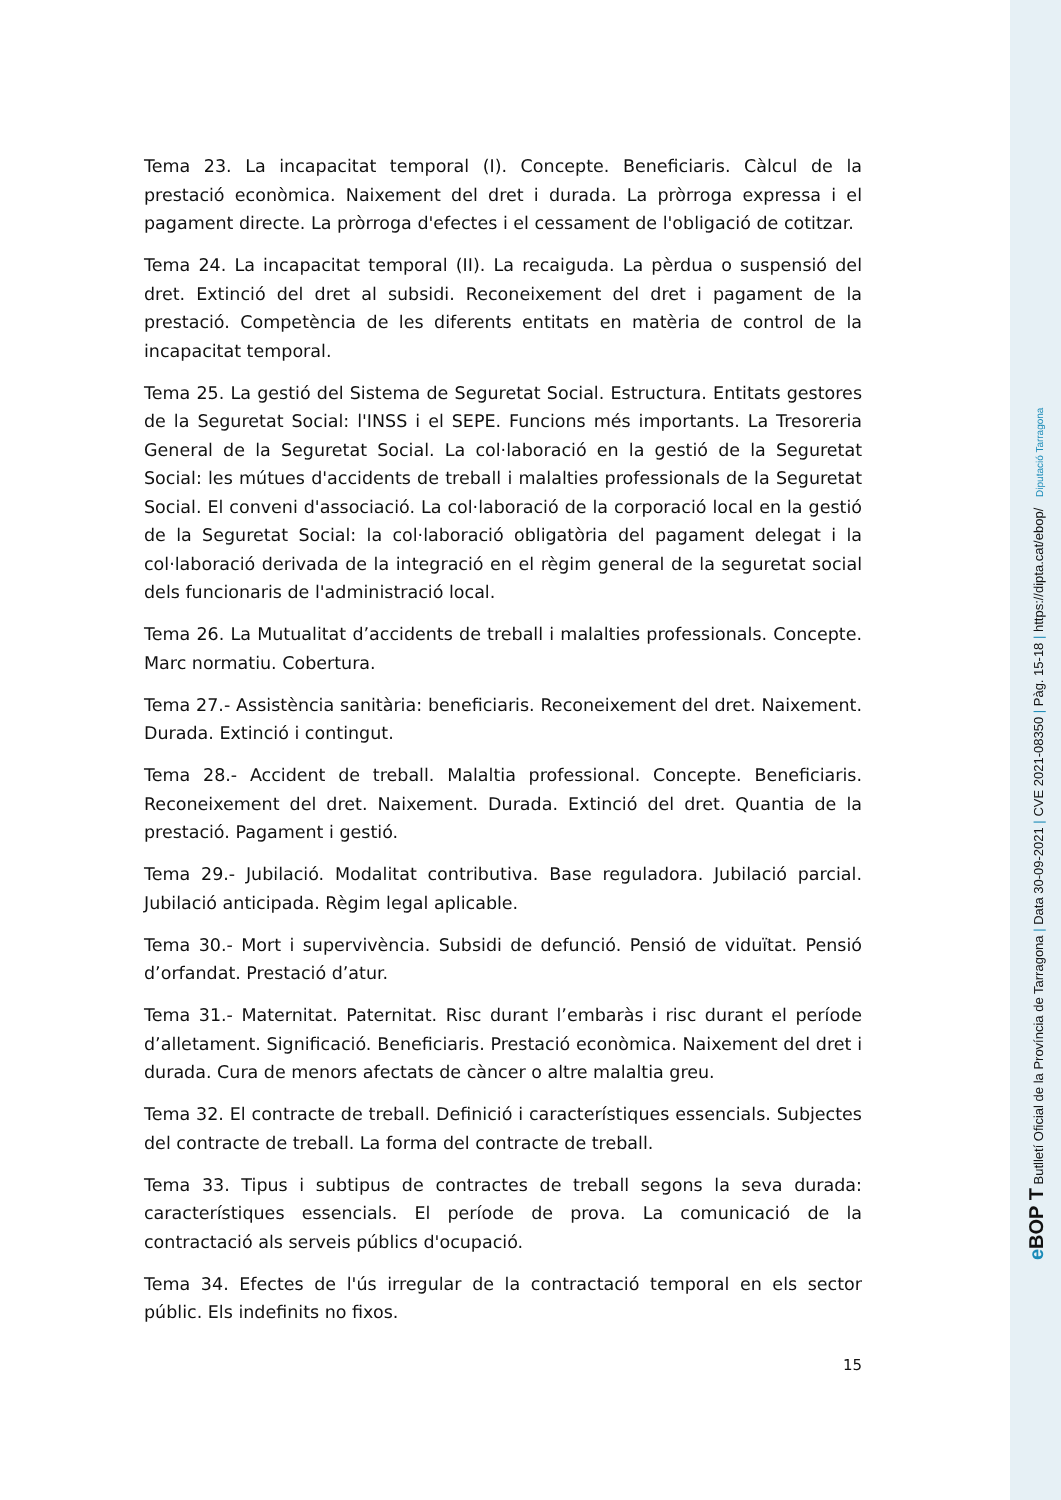Tema 23. La incapacitat temporal (I). Concepte. Beneficiaris. Càlcul de la prestació econòmica. Naixement del dret i durada. La pròrroga expressa i el pagament directe. La pròrroga d'efectes i el cessament de l'obligació de cotitzar.
Tema 24. La incapacitat temporal (II). La recaiguda. La pèrdua o suspensió del dret. Extinció del dret al subsidi. Reconeixement del dret i pagament de la prestació. Competència de les diferents entitats en matèria de control de la incapacitat temporal.
Tema 25. La gestió del Sistema de Seguretat Social. Estructura. Entitats gestores de la Seguretat Social: l'INSS i el SEPE. Funcions més importants. La Tresoreria General de la Seguretat Social. La col·laboració en la gestió de la Seguretat Social: les mútues d'accidents de treball i malalties professionals de la Seguretat Social. El conveni d'associació. La col·laboració de la corporació local en la gestió de la Seguretat Social: la col·laboració obligatòria del pagament delegat i la col·laboració derivada de la integració en el règim general de la seguretat social dels funcionaris de l'administració local.
Tema 26. La Mutualitat d’accidents de treball i malalties professionals. Concepte. Marc normatiu. Cobertura.
Tema 27.- Assistència sanitària: beneficiaris. Reconeixement del dret. Naixement. Durada. Extinció i contingut.
Tema 28.- Accident de treball. Malaltia professional. Concepte. Beneficiaris. Reconeixement del dret. Naixement. Durada. Extinció del dret. Quantia de la prestació. Pagament i gestió.
Tema 29.- Jubilació. Modalitat contributiva. Base reguladora. Jubilació parcial. Jubilació anticipada. Règim legal aplicable.
Tema 30.- Mort i supervivència. Subsidi de defunció. Pensió de viduïtat. Pensió d’orfandat. Prestació d’atur.
Tema 31.- Maternitat. Paternitat. Risc durant l’embaràs i risc durant el període d’alletament. Significació. Beneficiaris. Prestació econòmica. Naixement del dret i durada. Cura de menors afectats de càncer o altre malaltia greu.
Tema 32. El contracte de treball. Definició i característiques essencials. Subjectes del contracte de treball. La forma del contracte de treball.
Tema 33. Tipus i subtipus de contractes de treball segons la seva durada: característiques essencials. El període de prova. La comunicació de la contractació als serveis públics d'ocupació.
Tema 34. Efectes de l'ús irregular de la contractació temporal en els sector públic. Els indefinits no fixos.
15
e BOP T Butlletí Oficial de la Província de Tarragona | Data 30-09-2021 | CVE 2021-08350 | Pàg. 15-18 | https://dipta.cat/ebop/ Diputació Tarragona